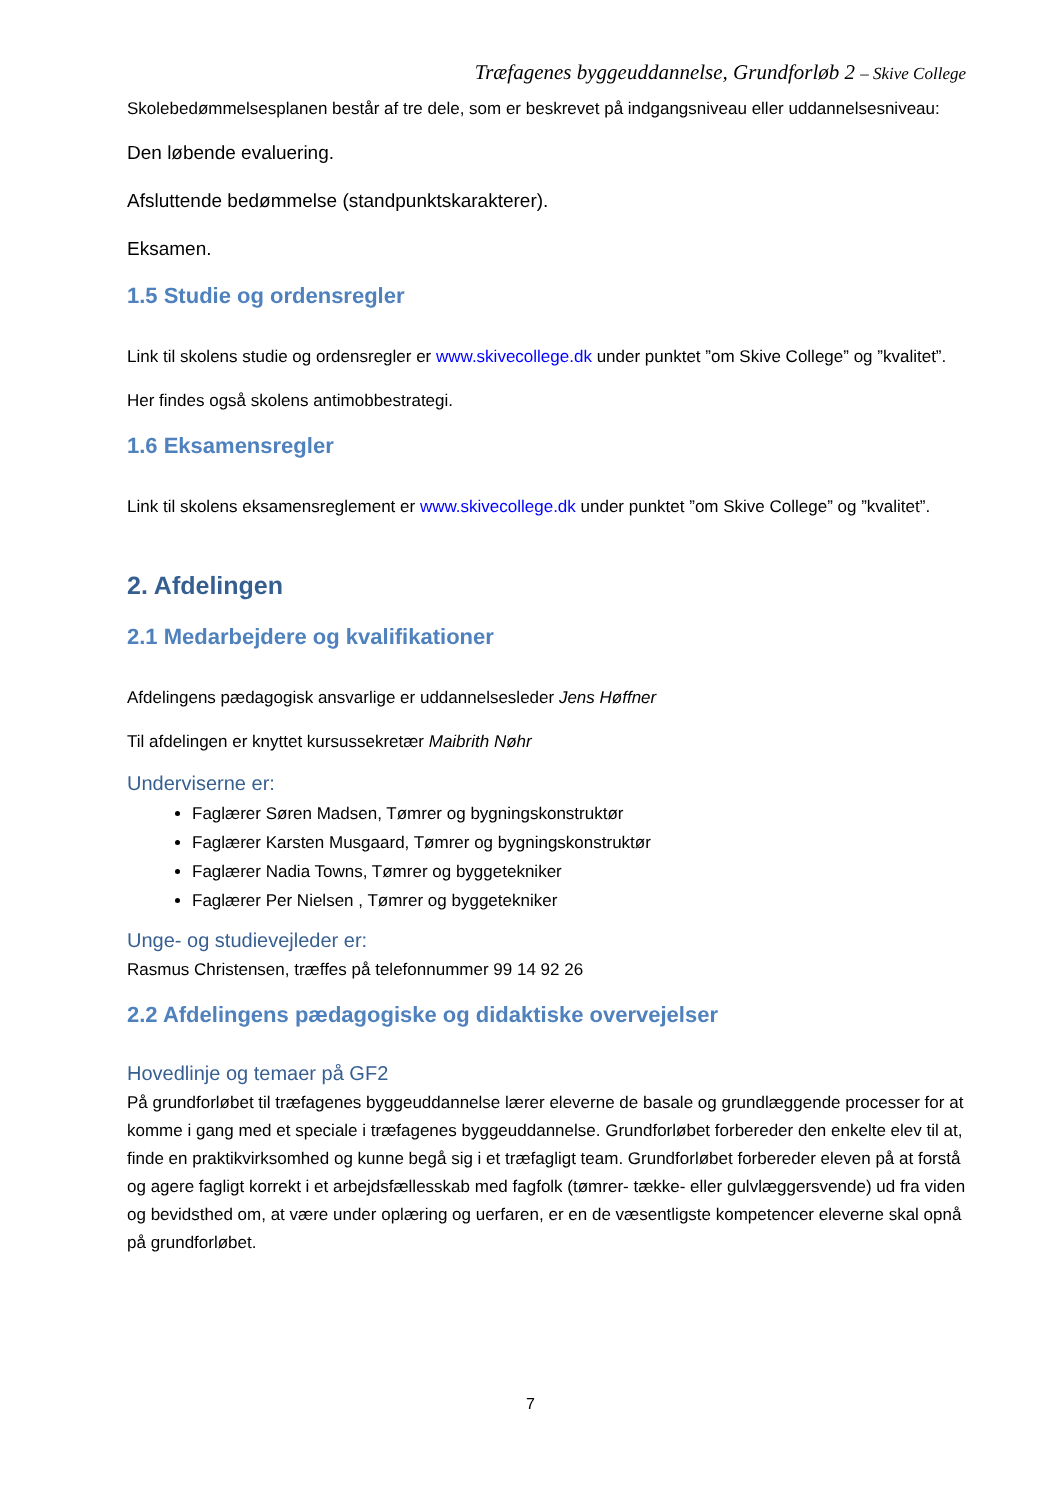Træfagenes byggeuddannelse, Grundforløb 2 – Skive College
Skolebedømmelsesplanen består af tre dele, som er beskrevet på indgangsniveau eller uddannelsesniveau:
Den løbende evaluering.
Afsluttende bedømmelse (standpunktskarakterer).
Eksamen.
1.5 Studie og ordensregler
Link til skolens studie og ordensregler er www.skivecollege.dk under punktet ”om Skive College” og ”kvalitet”.
Her findes også skolens antimobbestrategi.
1.6 Eksamensregler
Link til skolens eksamensreglement er www.skivecollege.dk under punktet ”om Skive College” og ”kvalitet”.
2. Afdelingen
2.1 Medarbejdere og kvalifikationer
Afdelingens pædagogisk ansvarlige er uddannelsesleder Jens Høffner
Til afdelingen er knyttet kursussekretær Maibrith Nøhr
Underviserne er:
Faglærer Søren Madsen, Tømrer og bygningskonstruktør
Faglærer Karsten Musgaard, Tømrer og bygningskonstruktør
Faglærer Nadia Towns, Tømrer og byggetekniker
Faglærer Per Nielsen , Tømrer og byggetekniker
Unge- og studievejleder er:
Rasmus Christensen, træffes på telefonnummer 99 14 92 26
2.2 Afdelingens pædagogiske og didaktiske overvejelser
Hovedlinje og temaer på GF2
På grundforløbet til træfagenes byggeuddannelse lærer eleverne de basale og grundlæggende processer for at komme i gang med et speciale i træfagenes byggeuddannelse. Grundforløbet forbereder den enkelte elev til at, finde en praktikvirksomhed og kunne begå sig i et træfagligt team. Grundforløbet forbereder eleven på at forstå og agere fagligt korrekt i et arbejdsfællesskab med fagfolk (tømrer- tække- eller gulvlæggersvende) ud fra viden og bevidsthed om, at være under oplæring og uerfaren, er en de væsentligste kompetencer eleverne skal opnå på grundforløbet.
7